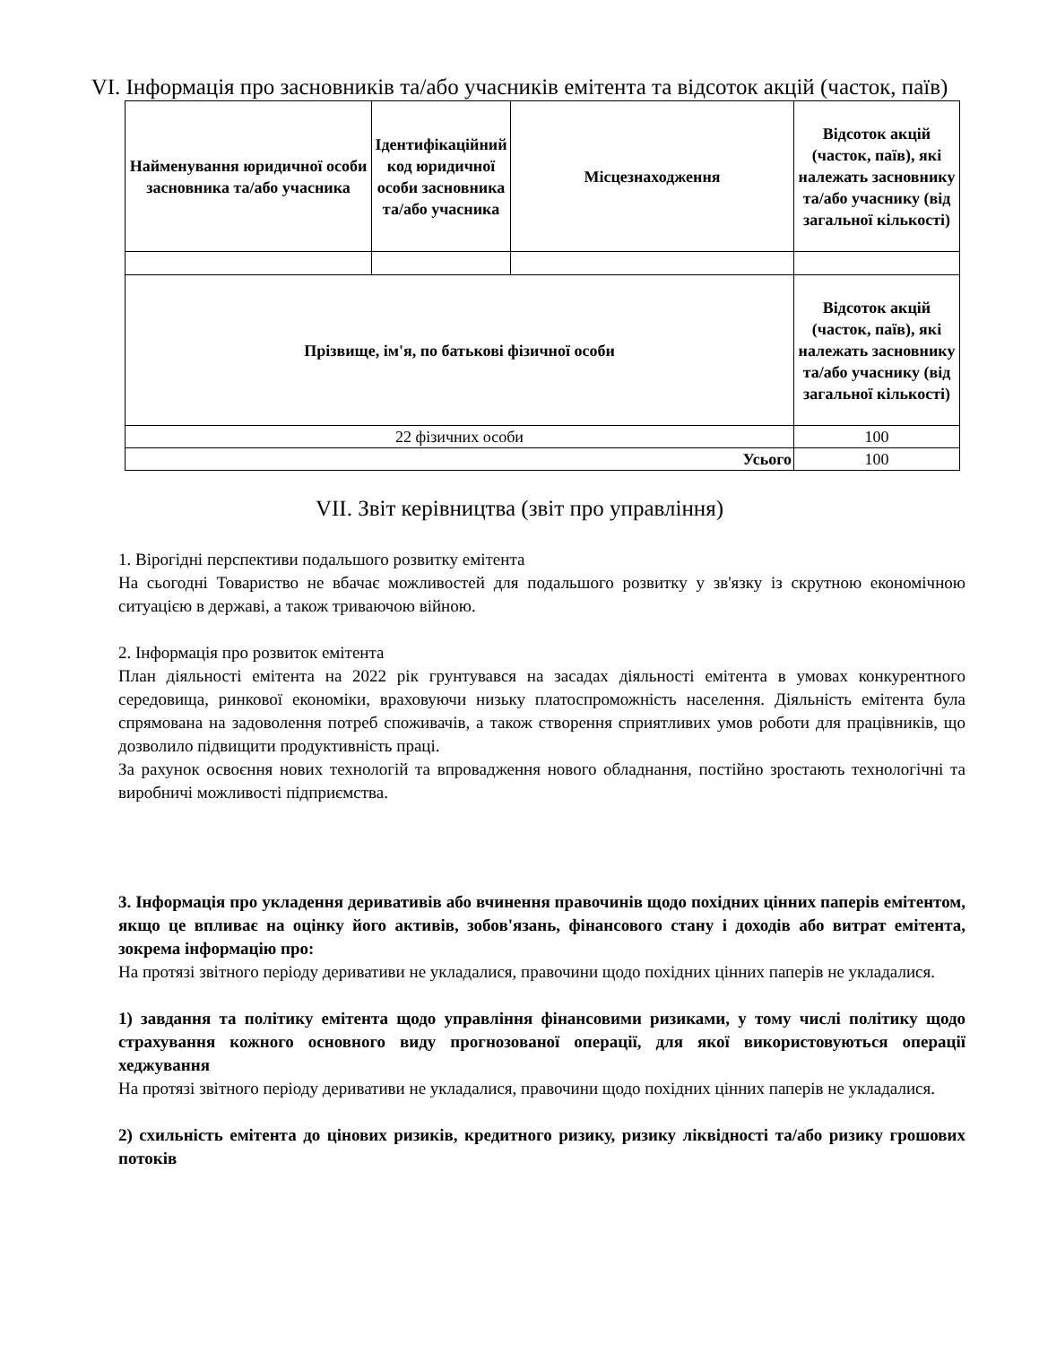VI. Інформація про засновників та/або учасників емітента та відсоток акцій (часток, паїв)
| Найменування юридичної особи засновника та/або учасника | Ідентифікаційний код юридичної особи засновника та/або учасника | Місцезнаходження | Відсоток акцій (часток, паїв), які належать засновнику та/або учаснику (від загальної кількості) |
| --- | --- | --- | --- |
| Прізвище, ім'я, по батькові фізичної особи | | | Відсоток акцій (часток, паїв), які належать засновнику та/або учаснику (від загальної кількості) |
| 22 фізичних особи | | | 100 |
| Усього | | | 100 |
VII. Звіт керівництва (звіт про управління)
1. Вірогідні перспективи подальшого розвитку емітента
На сьогодні Товариство не вбачає можливостей для подальшого розвитку у зв'язку із скрутною економічною ситуацією в державі, а також триваючою війною.
2. Інформація про розвиток емітента
План діяльності емітента на 2022 рік грунтувався на засадах діяльності емітента в умовах конкурентного середовища, ринкової економіки, враховуючи низьку платоспроможність населення. Діяльність емітента була спрямована на задоволення потреб споживачів, а також створення сприятливих умов роботи для працівників, що дозволило підвищити продуктивність праці.
За рахунок освоєння нових технологій та впровадження нового обладнання, постійно зростають технологічні та виробничі можливості підприємства.
3. Інформація про укладення деривативів або вчинення правочинів щодо похідних цінних паперів емітентом, якщо це впливає на оцінку його активів, зобов'язань, фінансового стану і доходів або витрат емітента, зокрема інформацію про:
На протязі звітного періоду деривативи не укладалися, правочини щодо похідних цінних паперів не укладалися.
1) завдання та політику емітента щодо управління фінансовими ризиками, у тому числі політику щодо страхування кожного основного виду прогнозованої операції, для якої використовуються операції хеджування
На протязі звітного періоду деривативи не укладалися, правочини щодо похідних цінних паперів не укладалися.
2) схильність емітента до цінових ризиків, кредитного ризику, ризику ліквідності та/або ризику грошових потоків